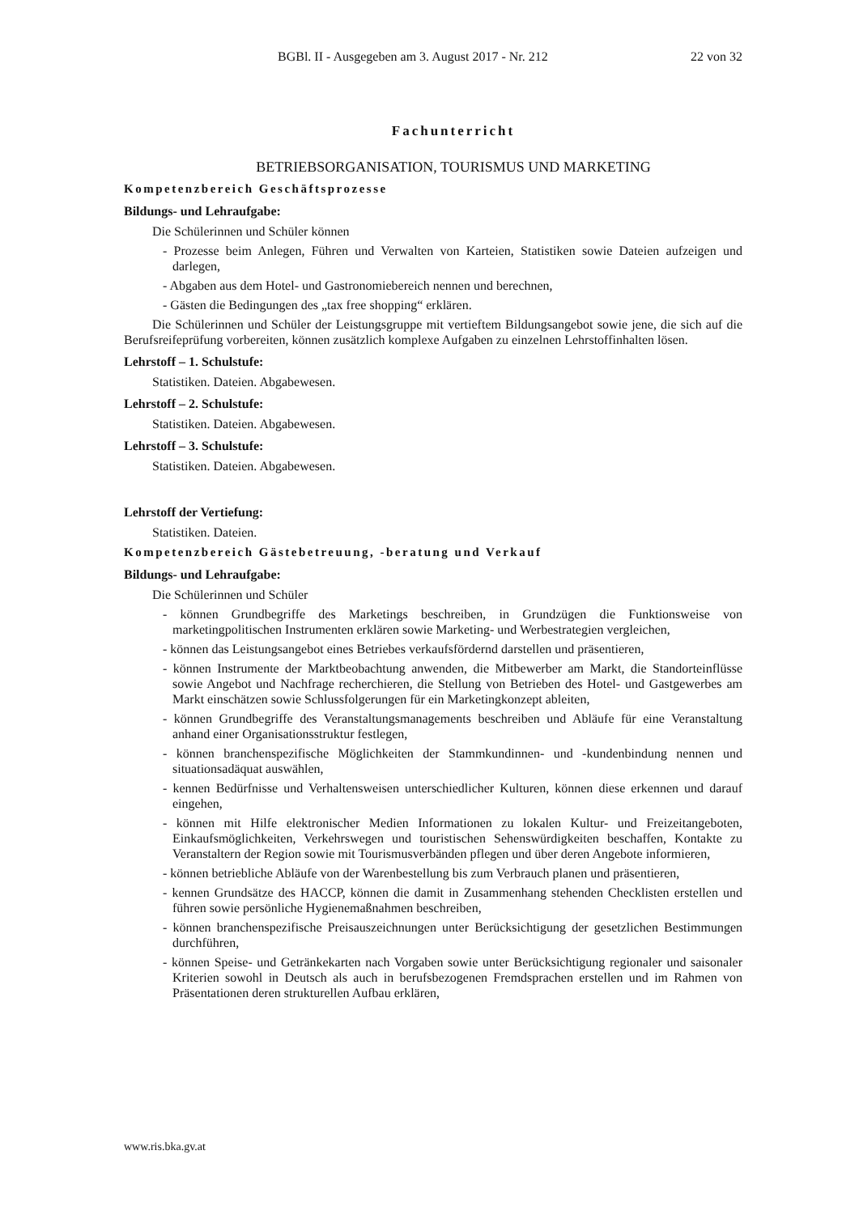BGBl. II - Ausgegeben am 3. August 2017 - Nr. 212 22 von 32
Fachunterricht
BETRIEBSORGANISATION, TOURISMUS UND MARKETING
Kompetenzbereich Geschäftsprozesse
Bildungs- und Lehraufgabe:
Die Schülerinnen und Schüler können
- Prozesse beim Anlegen, Führen und Verwalten von Karteien, Statistiken sowie Dateien aufzeigen und darlegen,
- Abgaben aus dem Hotel- und Gastronomiebereich nennen und berechnen,
- Gästen die Bedingungen des „tax free shopping“ erklären.
Die Schülerinnen und Schüler der Leistungsgruppe mit vertieftem Bildungsangebot sowie jene, die sich auf die Berufsreifeprüfung vorbereiten, können zusätzlich komplexe Aufgaben zu einzelnen Lehrstoffinhalten lösen.
Lehrstoff – 1. Schulstufe:
Statistiken. Dateien. Abgabewesen.
Lehrstoff – 2. Schulstufe:
Statistiken. Dateien. Abgabewesen.
Lehrstoff – 3. Schulstufe:
Statistiken. Dateien. Abgabewesen.
Lehrstoff der Vertiefung:
Statistiken. Dateien.
Kompetenzbereich Gästebetreuung, -beratung und Verkauf
Bildungs- und Lehraufgabe:
Die Schülerinnen und Schüler
- können Grundbegriffe des Marketings beschreiben, in Grundzügen die Funktionsweise von marketingpolitischen Instrumenten erklären sowie Marketing- und Werbestrategien vergleichen,
- können das Leistungsangebot eines Betriebes verkaufsfördernd darstellen und präsentieren,
- können Instrumente der Marktbeobachtung anwenden, die Mitbewerber am Markt, die Standorteinflüsse sowie Angebot und Nachfrage recherchieren, die Stellung von Betrieben des Hotel- und Gastgewerbes am Markt einschätzen sowie Schlussfolgerungen für ein Marketingkonzept ableiten,
- können Grundbegriffe des Veranstaltungsmanagements beschreiben und Abläufe für eine Veranstaltung anhand einer Organisationsstruktur festlegen,
- können branchenspezifische Möglichkeiten der Stammkundinnen- und -kundenbindung nennen und situationsadäquat auswählen,
- kennen Bedürfnisse und Verhaltensweisen unterschiedlicher Kulturen, können diese erkennen und darauf eingehen,
- können mit Hilfe elektronischer Medien Informationen zu lokalen Kultur- und Freizeitangeboten, Einkaufsmöglichkeiten, Verkehrswegen und touristischen Sehenswürdigkeiten beschaffen, Kontakte zu Veranstaltern der Region sowie mit Tourismusverbänden pflegen und über deren Angebote informieren,
- können betriebliche Abläufe von der Warenbestellung bis zum Verbrauch planen und präsentieren,
- kennen Grundsätze des HACCP, können die damit in Zusammenhang stehenden Checklisten erstellen und führen sowie persönliche Hygienemaßnahmen beschreiben,
- können branchenspezifische Preisauszeichnungen unter Berücksichtigung der gesetzlichen Bestimmungen durchführen,
- können Speise- und Getränkekarten nach Vorgaben sowie unter Berücksichtigung regionaler und saisonaler Kriterien sowohl in Deutsch als auch in berufsbezogenen Fremdsprachen erstellen und im Rahmen von Präsentationen deren strukturellen Aufbau erklären,
www.ris.bka.gv.at